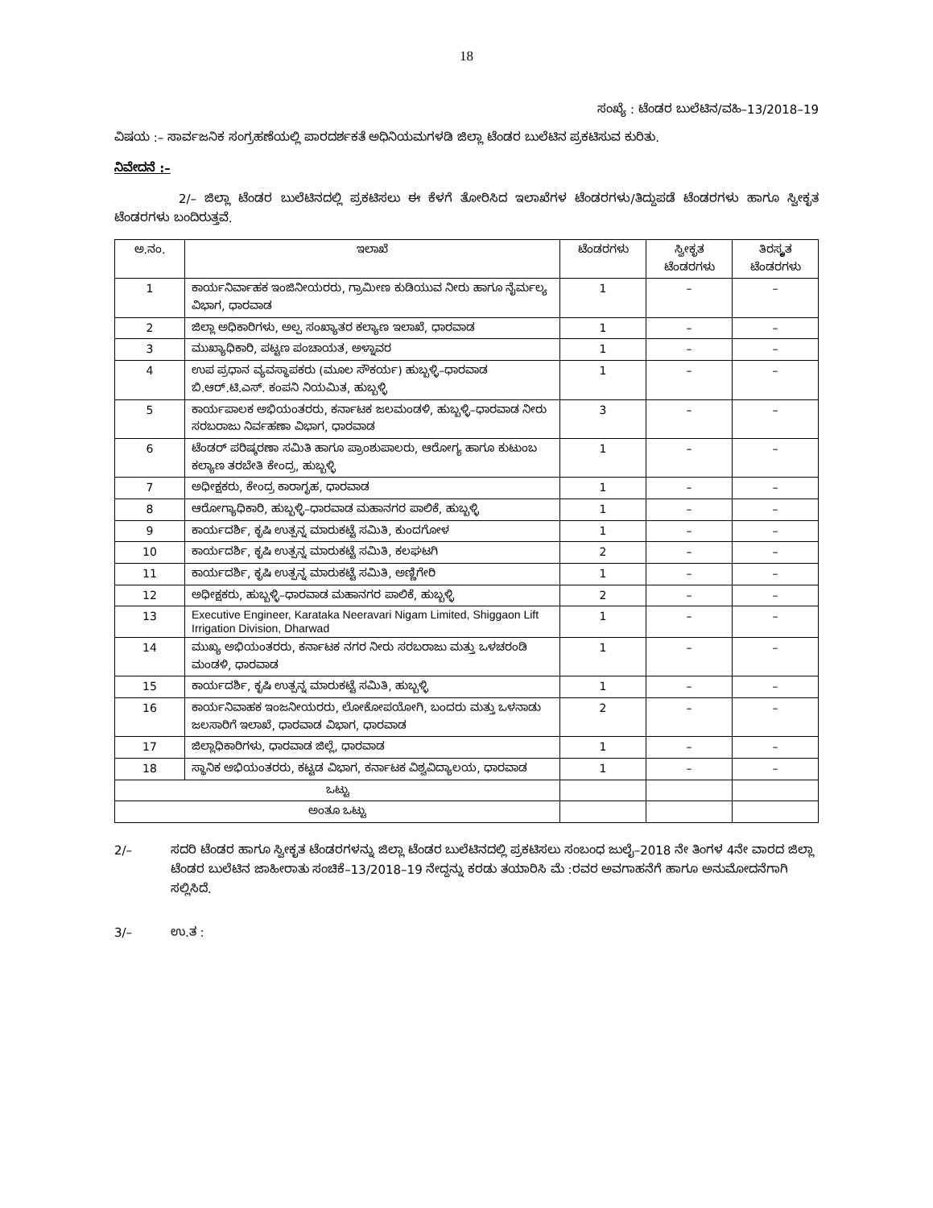18
ಸಂಖ್ಯೆ : ಟೆಂಡರ ಬುಲೆಟಿನ/ವಹಿ–13/2018–19
ವಿಷಯ :– ಸಾರ್ವಜನಿಕ ಸಂಗ್ರಹಣೆಯಲ್ಲಿ ಪಾರದರ್ಶಕತೆ ಅಧಿನಿಯಮಗಳಡಿ ಜಿಲ್ಲಾ ಟೆಂಡರ ಬುಲೆಟಿನ ಪ್ರಕಟಿಸುವ ಕುರಿತು.
ನಿವೇದನೆ :–
2/– ಜಿಲ್ಲಾ ಟೆಂಡರ ಬುಲೆಟಿನದಲ್ಲಿ ಪ್ರಕಟಿಸಲು ಈ ಕೆಳಗೆ ತೋರಿಸಿದ ಇಲಾಖೆಗಳ ಟೆಂಡರಗಳು/ತಿದ್ದುಪಡೆ ಟೆಂಡರಗಳು ಹಾಗೂ ಸ್ವೀಕೃತ ಟೆಂಡರಗಳು ಬಂದಿರುತ್ತವೆ.
| ಅ.ನಂ. | ಇಲಾಖೆ | ಟೆಂಡರಗಳು | ಸ್ವೀಕೃತ ಟೆಂಡರಗಳು | ತಿರಸ್ಕೃತ ಟೆಂಡರಗಳು |
| --- | --- | --- | --- | --- |
| 1 | ಕಾರ್ಯನಿರ್ವಾಹಕ ಇಂಜಿನೀಯರರು, ಗ್ರಾಮೀಣ ಕುಡಿಯುವ ನೀರು ಹಾಗೂ ನೈರ್ಮಲ್ಯ ವಿಭಾಗ, ಧಾರವಾಡ | 1 | – | – |
| 2 | ಜಿಲ್ಲಾ ಅಧಿಕಾರಿಗಳು, ಅಲ್ಪ ಸಂಖ್ಯಾತರ ಕಲ್ಯಾಣ ಇಲಾಖೆ, ಧಾರವಾಡ | 1 | – | – |
| 3 | ಮುಖ್ಯಾಧಿಕಾರಿ, ಪಟ್ಟಣ ಪಂಚಾಯತ, ಅಳ್ನಾವರ | 1 | – | – |
| 4 | ಉಪ ಪ್ರಧಾನ ವ್ಯವಸ್ಥಾಪಕರು (ಮೂಲ ಸೌಕರ್ಯ) ಹುಬ್ಬಳ್ಳಿ–ಧಾರವಾಡ ಬಿ.ಆರ್.ಟಿ.ಎಸ್. ಕಂಪನಿ ನಿಯಮಿತ, ಹುಬ್ಬಳ್ಳಿ | 1 | – | – |
| 5 | ಕಾರ್ಯಪಾಲಕ ಅಭಿಯಂತರರು, ಕರ್ನಾಟಕ ಜಲಮಂಡಳಿ, ಹುಬ್ಬಳ್ಳಿ–ಧಾರವಾಡ ನೀರು ಸರಬರಾಜು ನಿರ್ವಹಣಾ ವಿಭಾಗ, ಧಾರವಾಡ | 3 | – | – |
| 6 | ಟೆಂಡರ್ ಪರಿಷ್ಕರಣಾ ಸಮಿತಿ ಹಾಗೂ ಪ್ರಾಂಶುಪಾಲರು, ಆರೋಗ್ಯ ಹಾಗೂ ಕುಟುಂಬ ಕಲ್ಯಾಣ ತರಬೇತಿ ಕೇಂದ್ರ, ಹುಬ್ಬಳ್ಳಿ | 1 | – | – |
| 7 | ಅಧೀಕ್ಷಕರು, ಕೇಂದ್ರ ಕಾರಾಗೃಹ, ಧಾರವಾಡ | 1 | – | – |
| 8 | ಆರೋಗ್ಯಾಧಿಕಾರಿ, ಹುಬ್ಬಳ್ಳಿ–ಧಾರವಾಡ ಮಹಾನಗರ ಪಾಲಿಕೆ, ಹುಬ್ಬಳ್ಳಿ | 1 | – | – |
| 9 | ಕಾರ್ಯದರ್ಶಿ, ಕೃಷಿ ಉತ್ಪನ್ನ ಮಾರುಕಟ್ಟೆ ಸಮಿತಿ, ಕುಂದಗೋಳ | 1 | – | – |
| 10 | ಕಾರ್ಯದರ್ಶಿ, ಕೃಷಿ ಉತ್ಪನ್ನ ಮಾರುಕಟ್ಟೆ ಸಮಿತಿ, ಕಲಘಟಗಿ | 2 | – | – |
| 11 | ಕಾರ್ಯದರ್ಶಿ, ಕೃಷಿ ಉತ್ಪನ್ನ ಮಾರುಕಟ್ಟೆ ಸಮಿತಿ, ಅಣ್ಣಿಗೇರಿ | 1 | – | – |
| 12 | ಅಧೀಕ್ಷಕರು, ಹುಬ್ಬಳ್ಳಿ–ಧಾರವಾಡ ಮಹಾನಗರ ಪಾಲಿಕೆ, ಹುಬ್ಬಳ್ಳಿ | 2 | – | – |
| 13 | Executive Engineer, Karataka Neeravari Nigam Limited, Shiggaon Lift Irrigation Division, Dharwad | 1 | – | – |
| 14 | ಮುಖ್ಯ ಅಭಿಯಂತರರು, ಕರ್ನಾಟಕ ನಗರ ನೀರು ಸರಬರಾಜು ಮತ್ತು ಒಳಚರಂಡಿ ಮಂಡಳಿ, ಧಾರವಾಡ | 1 | – | – |
| 15 | ಕಾರ್ಯದರ್ಶಿ, ಕೃಷಿ ಉತ್ಪನ್ನ ಮಾರುಕಟ್ಟೆ ಸಮಿತಿ, ಹುಬ್ಬಳ್ಳಿ | 1 | – | – |
| 16 | ಕಾರ್ಯನಿವಾಹಕ ಇಂಜನೀಯರರು, ಲೋಕೋಪಯೋಗಿ, ಬಂದರು ಮತ್ತು ಒಳನಾಡು ಜಲಸಾರಿಗೆ ಇಲಾಖೆ, ಧಾರವಾಡ ವಿಭಾಗ, ಧಾರವಾಡ | 2 | – | – |
| 17 | ಜಿಲ್ಲಾಧಿಕಾರಿಗಳು, ಧಾರವಾಡ ಜಿಲ್ಲೆ, ಧಾರವಾಡ | 1 | – | – |
| 18 | ಸ್ಥಾನಿಕ ಅಭಿಯಂತರರು, ಕಟ್ಟಡ ವಿಭಾಗ, ಕರ್ನಾಟಕ ವಿಶ್ವವಿದ್ಯಾಲಯ, ಧಾರವಾಡ | 1 | – | – |
| ಒಟ್ಟು | | | | |
| ಅಂತೂ ಒಟ್ಟು | | | | |
2/– ಸದರಿ ಟೆಂಡರ ಹಾಗೂ ಸ್ವೀಕೃತ ಟೆಂಡರಗಳನ್ನು ಜಿಲ್ಲಾ ಟೆಂಡರ ಬುಲೆಟಿನದಲ್ಲಿ ಪ್ರಕಟಿಸಲು ಸಂಬಂಧ ಜುಲೈ–2018 ನೇ ತಿಂಗಳ 4ನೇ ವಾರದ ಜಿಲ್ಲಾ ಟೆಂಡರ ಬುಲೆಟಿನ ಜಾಹೀರಾತು ಸಂಚಿಕೆ–13/2018–19 ನೇದ್ದನ್ನು ಕರಡು ತಯಾರಿಸಿ ಮೆ :ರವರ ಅವಗಾಹನೆಗೆ ಹಾಗೂ ಅನುಮೋದನೆಗಾಗಿ ಸಲ್ಲಿಸಿದೆ.
3/– ಉ.ತ :